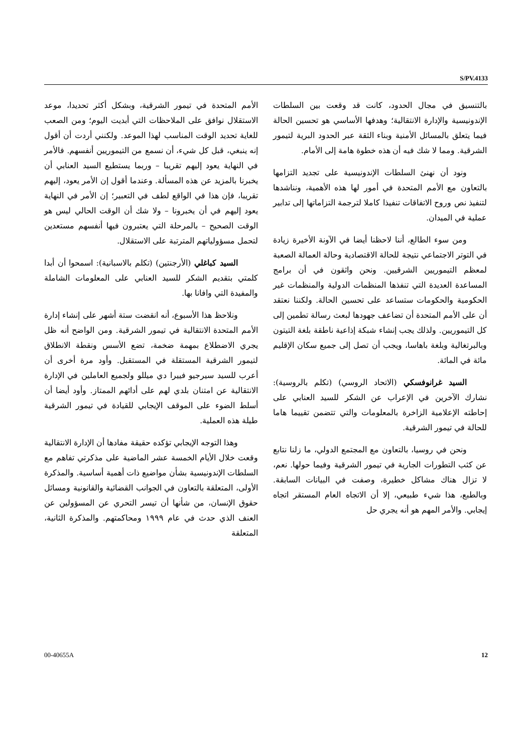S/PV.4133
الأمم المتحدة في تيمور الشرقية، وبشكل أكثر تحديدا، موعد الاستقلال نوافق على الملاحظات التي أبديت اليوم؛ ومن الصعب للغاية تحديد الوقت المناسب لهذا الموعد. ولكنني أردت أن أقول إنه ينبغي، قبل كل شيء، أن نسمع من التيموريين أنفسهم. فالأمر في النهاية يعود إليهم تقريبا – وربما يستطيع السيد العنابي أن يخبرنا بالمزيد عن هذه المسألة. وعندما أقول إن الأمر يعود، إليهم تقريبا، فإن هذا في الواقع لطف في التعبير؛ إن الأمر في النهاية يعود إليهم في أن يخبرونا – ولا شك أن الوقت الحالي ليس هو الوقت الصحيح – بالمرحلة التي يعتبرون فيها أنفسهم مستعدين لتحمل مسؤولياتهم المترتبة على الاستقلال.
السيد كباغلي (الأرجنتين) (تكلم بالاسبانية): اسمحوا أن أبدا كلمتي بتقديم الشكر للسيد العنابي على المعلومات الشاملة والمفيدة التي وافانا بها.
ونلاحظ هذا الأسبوع، أنه انقضت ستة أشهر على إنشاء إدارة الأمم المتحدة الانتقالية في تيمور الشرقية. ومن الواضح أنه ظل يجري الاضطلاع بمهمة ضخمة، تضع الأسس ونقطة الانطلاق لتيمور الشرقية المستقلة في المستقبل. وأود مرة أخرى أن أعرب للسيد سيرجيو فييرا دي ميللو ولجميع العاملين في الإدارة الانتقالية عن امتنان بلدي لهم على أدائهم الممتاز. وأود أيضا أن أسلط الضوء على الموقف الإيجابي للقيادة في تيمور الشرقية طيلة هذه العملية.
وهذا التوجه الإيجابي تؤكده حقيقة مفادها أن الإدارة الانتقالية وقعت خلال الأيام الخمسة عشر الماضية على مذكرتي تفاهم مع السلطات الإندونيسية بشأن مواضيع ذات أهمية أساسية. والمذكرة الأولى، المتعلقة بالتعاون في الجوانب القضائية والقانونية ومسائل حقوق الإنسان، من شأنها أن تيسر التحري عن المسؤولين عن العنف الذي حدث في عام ١٩٩٩ ومحاكمتهم. والمذكرة الثانية، المتعلقة
بالتنسيق في مجال الحدود، كانت قد وقعت بين السلطات الإندونيسية والإدارة الانتقالية؛ وهدفها الأساسي هو تحسين الحالة فيما يتعلق بالمسائل الأمنية وبناء الثقة عبر الحدود البرية لتيمور الشرقية. ومما لا شك فيه أن هذه خطوة هامة إلى الأمام.
ونود أن نهنئ السلطات الإندونيسية على تجديد التزامها بالتعاون مع الأمم المتحدة في أمور لها هذه الأهمية، ونناشدها لتنفيذ نص وروح الاتفاقات تنفيذا كاملا لترجمة التزاماتها إلى تدابير عملية في الميدان.
ومن سوء الطالع، أننا لاحظنا أيضا في الآونة الأخيرة زيادة في التوتر الاجتماعي نتيجة للحالة الاقتصادية وحالة العمالة الصعبة لمعظم التيموريين الشرقيين. ونحن واثقون في أن برامج المساعدة العديدة التي تنفذها المنظمات الدولية والمنظمات غير الحكومية والحكومات ستساعد على تحسين الحالة. ولكننا نعتقد أن على الأمم المتحدة أن تضاعف جهودها لبعث رسالة تطمين إلى كل التيموريين. ولذلك يجب إنشاء شبكة إذاعية ناطقة بلغة التيتون وبالبرتغالية وبلغة باهاسا، ويجب أن تصل إلى جميع سكان الإقليم مائة في المائة.
السيد غرانوفسكي (الاتحاد الروسي) (تكلم بالروسية): نشارك الآخرين في الإعراب عن الشكر للسيد العنابي على إحاطته الإعلامية الزاخرة بالمعلومات والتي تتضمن تقييما هاما للحالة في تيمور الشرقية.
ونحن في روسيا، بالتعاون مع المجتمع الدولي، ما زلنا نتابع عن كثب التطورات الجارية في تيمور الشرقية وفيما حولها. نعم، لا تزال هناك مشاكل خطيرة، وصفت في البيانات السابقة. وبالطبع، هذا شيء طبيعي، إلا أن الاتجاه العام المستقر اتجاه إيجابي. والأمر المهم هو أنه يجري حل
00-40655A 12